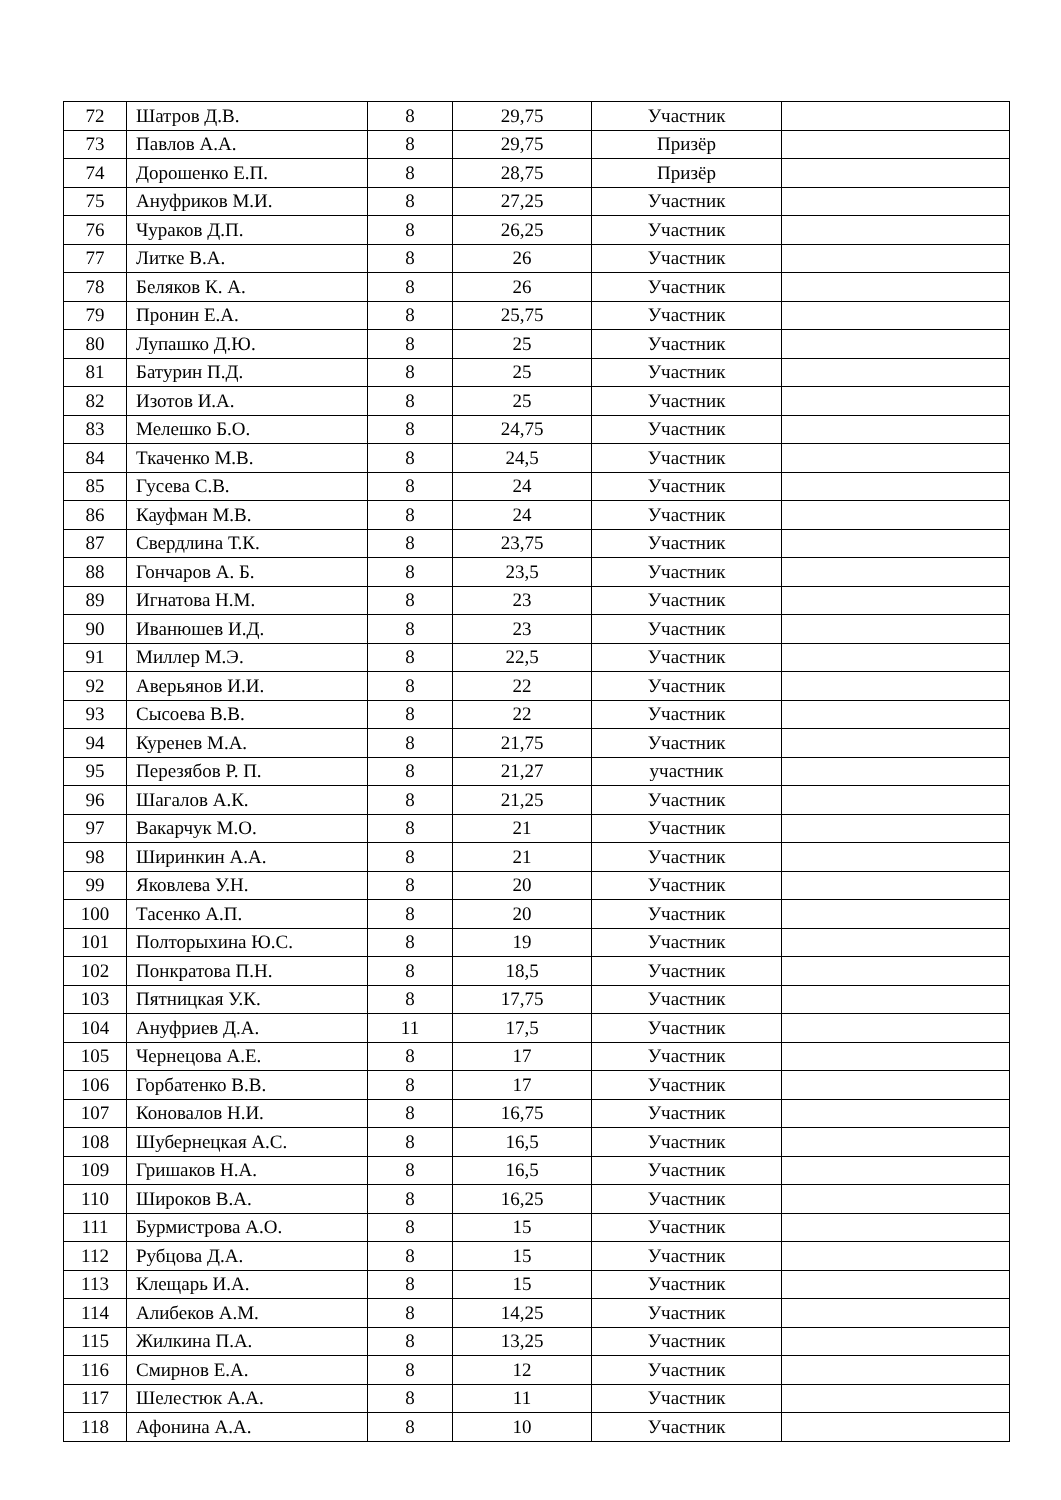| 72 | Шатров Д.В. | 8 | 29,75 | Участник | |
| 73 | Павлов А.А. | 8 | 29,75 | Призёр | |
| 74 | Дорошенко Е.П. | 8 | 28,75 | Призёр | |
| 75 | Ануфриков М.И. | 8 | 27,25 | Участник | |
| 76 | Чураков Д.П. | 8 | 26,25 | Участник | |
| 77 | Литке В.А. | 8 | 26 | Участник | |
| 78 | Беляков К. А. | 8 | 26 | Участник | |
| 79 | Пронин Е.А. | 8 | 25,75 | Участник | |
| 80 | Лупашко Д.Ю. | 8 | 25 | Участник | |
| 81 | Батурин П.Д. | 8 | 25 | Участник | |
| 82 | Изотов И.А. | 8 | 25 | Участник | |
| 83 | Мелешко Б.О. | 8 | 24,75 | Участник | |
| 84 | Ткаченко М.В. | 8 | 24,5 | Участник | |
| 85 | Гусева С.В. | 8 | 24 | Участник | |
| 86 | Кауфман М.В. | 8 | 24 | Участник | |
| 87 | Свердлина Т.К. | 8 | 23,75 | Участник | |
| 88 | Гончаров А. Б. | 8 | 23,5 | Участник | |
| 89 | Игнатова Н.М. | 8 | 23 | Участник | |
| 90 | Иванюшев И.Д. | 8 | 23 | Участник | |
| 91 | Миллер М.Э. | 8 | 22,5 | Участник | |
| 92 | Аверьянов И.И. | 8 | 22 | Участник | |
| 93 | Сысоева В.В. | 8 | 22 | Участник | |
| 94 | Куренев М.А. | 8 | 21,75 | Участник | |
| 95 | Перезябов Р. П. | 8 | 21,27 | участник | |
| 96 | Шагалов А.К. | 8 | 21,25 | Участник | |
| 97 | Вакарчук М.О. | 8 | 21 | Участник | |
| 98 | Ширинкин А.А. | 8 | 21 | Участник | |
| 99 | Яковлева У.Н. | 8 | 20 | Участник | |
| 100 | Тасенко А.П. | 8 | 20 | Участник | |
| 101 | Полторыхина Ю.С. | 8 | 19 | Участник | |
| 102 | Понкратова П.Н. | 8 | 18,5 | Участник | |
| 103 | Пятницкая У.К. | 8 | 17,75 | Участник | |
| 104 | Ануфриев Д.А. | 11 | 17,5 | Участник | |
| 105 | Чернецова А.Е. | 8 | 17 | Участник | |
| 106 | Горбатенко В.В. | 8 | 17 | Участник | |
| 107 | Коновалов Н.И. | 8 | 16,75 | Участник | |
| 108 | Шубернецкая А.С. | 8 | 16,5 | Участник | |
| 109 | Гришаков Н.А. | 8 | 16,5 | Участник | |
| 110 | Широков В.А. | 8 | 16,25 | Участник | |
| 111 | Бурмистрова А.О. | 8 | 15 | Участник | |
| 112 | Рубцова Д.А. | 8 | 15 | Участник | |
| 113 | Клещарь И.А. | 8 | 15 | Участник | |
| 114 | Алибеков А.М. | 8 | 14,25 | Участник | |
| 115 | Жилкина П.А. | 8 | 13,25 | Участник | |
| 116 | Смирнов Е.А. | 8 | 12 | Участник | |
| 117 | Шелестюк А.А. | 8 | 11 | Участник | |
| 118 | Афонина А.А. | 8 | 10 | Участник | |